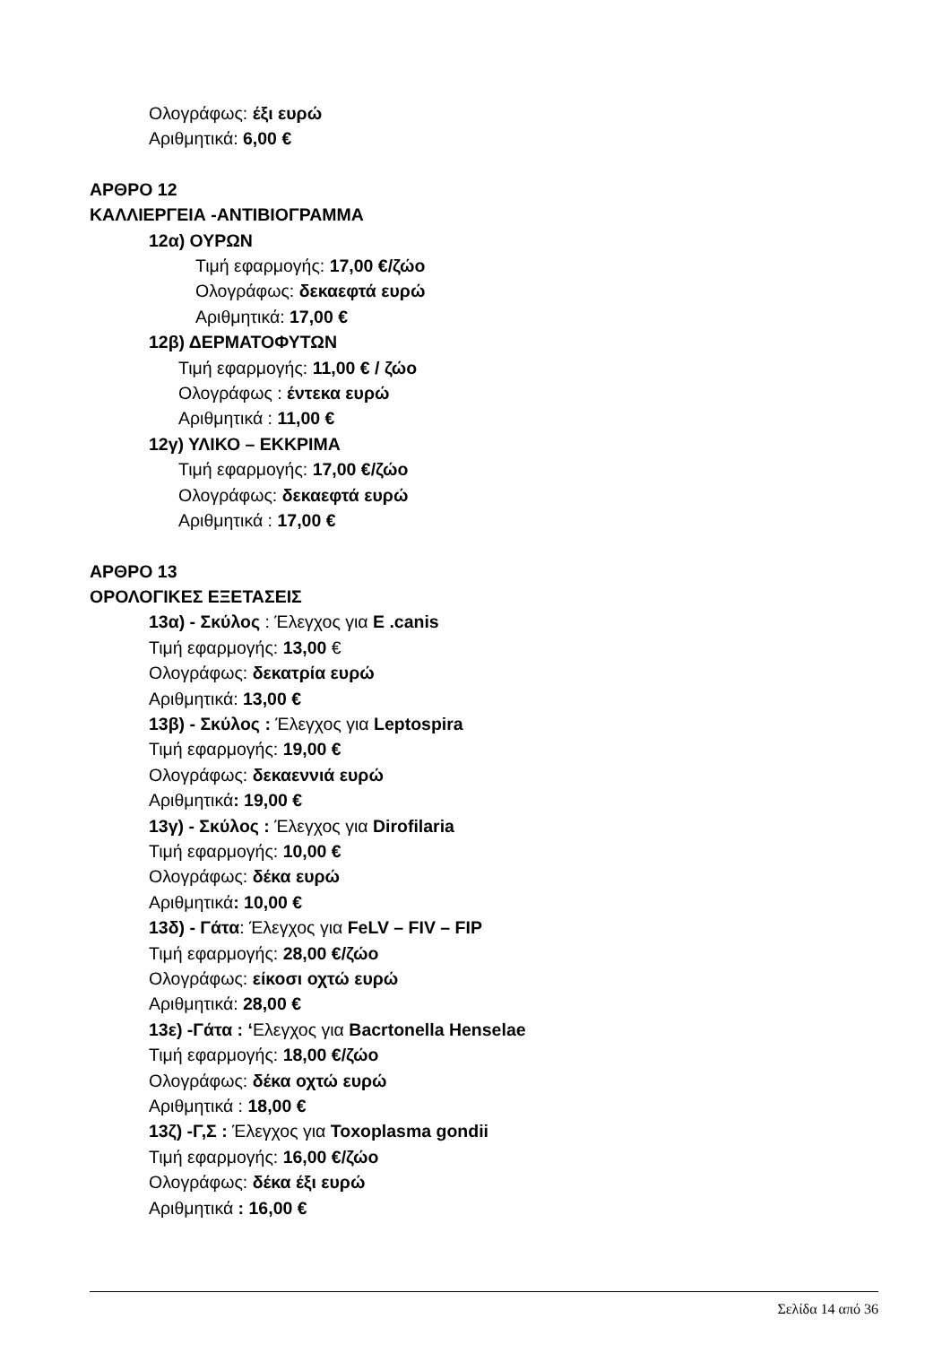Ολογράφως: έξι ευρώ
Αριθμητικά: 6,00 €
ΑΡΘΡΟ 12
ΚΑΛΛΙΕΡΓΕΙΑ -ΑΝΤΙΒΙΟΓΡΑΜΜΑ
12α) ΟΥΡΩΝ
Τιμή εφαρμογής: 17,00 €/ζώο
Ολογράφως: δεκαεφτά ευρώ
Αριθμητικά: 17,00 €
12β) ΔΕΡΜΑΤΟΦΥΤΩΝ
Τιμή εφαρμογής: 11,00 € / ζώο
Ολογράφως : έντεκα ευρώ
Αριθμητικά : 11,00 €
12γ) ΥΛΙΚΟ – ΕΚΚΡΙΜΑ
Τιμή εφαρμογής: 17,00 €/ζώο
Ολογράφως: δεκαεφτά ευρώ
Αριθμητικά : 17,00 €
ΑΡΘΡΟ 13
ΟΡΟΛΟΓΙΚΕΣ ΕΞΕΤΑΣΕΙΣ
13α) - Σκύλος : Έλεγχος για E .canis
Τιμή εφαρμογής: 13,00 €
Ολογράφως: δεκατρία ευρώ
Αριθμητικά: 13,00 €
13β) - Σκύλος : Έλεγχος για Leptospira
Τιμή εφαρμογής: 19,00 €
Ολογράφως: δεκαεννιά ευρώ
Αριθμητικά: 19,00 €
13γ) - Σκύλος : Έλεγχος για Dirofilaria
Τιμή εφαρμογής: 10,00 €
Ολογράφως: δέκα ευρώ
Αριθμητικά: 10,00 €
13δ) - Γάτα: Έλεγχος για FeLV – FIV – FIP
Τιμή εφαρμογής: 28,00 €/ζώο
Ολογράφως: είκοσι οχτώ ευρώ
Αριθμητικά: 28,00 €
13ε) -Γάτα : ‘Ελεγχος για Bacrtonella Henselae
Τιμή εφαρμογής: 18,00 €/ζώο
Ολογράφως: δέκα οχτώ ευρώ
Αριθμητικά : 18,00 €
13ζ) -Γ,Σ : Έλεγχος για Toxoplasma gondii
Τιμή εφαρμογής: 16,00 €/ζώο
Ολογράφως: δέκα έξι ευρώ
Αριθμητικά : 16,00 €
Σελίδα 14 από 36